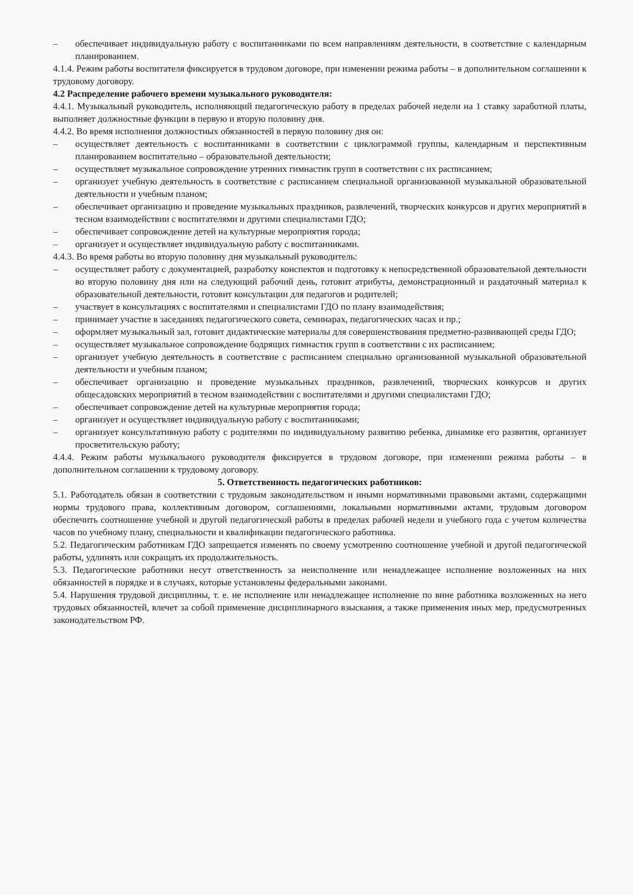– обеспечивает индивидуальную работу с воспитанниками по всем направлениям деятельности, в соответствие с календарным планированием.
4.1.4. Режим работы воспитателя фиксируется в трудовом договоре, при изменении режима работы – в дополнительном соглашении к трудовому договору.
4.2 Распределение рабочего времени музыкального руководителя:
4.4.1. Музыкальный руководитель, исполняющий педагогическую работу в пределах рабочей недели на 1 ставку заработной платы, выполняет должностные функции в первую и вторую половину дня.
4.4.2. Во время исполнения должностных обязанностей в первую половину дня он:
– осуществляет деятельность с воспитанниками в соответствии с циклограммой группы, календарным и перспективным планированием воспитательно – образовательной деятельности;
– осуществляет музыкальное сопровождение утренних гимнастик групп в соответствии с их расписанием;
– организует учебную деятельность в соответствие с расписанием специальной организованной музыкальной образовательной деятельности и учебным планом;
– обеспечивает организацию и проведение музыкальных праздников, развлечений, творческих конкурсов и других мероприятий в тесном взаимодействии с воспитателями и другими специалистами ГДО;
– обеспечивает сопровождение детей на культурные мероприятия города;
– организует и осуществляет индивидуальную работу с воспитанниками.
4.4.3. Во время работы во вторую половину дня музыкальный руководитель:
– осуществляет работу с документацией, разработку конспектов и подготовку к непосредственной образовательной деятельности во вторую половину дня или на следующий рабочий день, готовит атрибуты, демонстрационный и раздаточный материал к образовательной деятельности, готовит консультации для педагогов и родителей;
– участвует в консультациях с воспитателями и специалистами ГДО по плану взаимодействия;
– принимает участие в заседаниях педагогического совета, семинарах, педагогических часах и пр.;
– оформляет музыкальный зал, готовит дидактические материалы для совершенствования предметно-развивающей среды ГДО;
– осуществляет музыкальное сопровождение бодрящих гимнастик групп в соответствии с их расписанием;
– организует учебную деятельность в соответствие с расписанием специально организованной музыкальной образовательной деятельности и учебным планом;
– обеспечивает организацию и проведение музыкальных праздников, развлечений, творческих конкурсов и других общесадовских мероприятий в тесном взаимодействии с воспитателями и другими специалистами ГДО;
– обеспечивает сопровождение детей на культурные мероприятия города;
– организует и осуществляет индивидуальную работу с воспитанниками;
– организует консультативную работу с родителями по индивидуальному развитию ребенка, динамике его развития, организует просветительскую работу;
4.4.4. Режим работы музыкального руководителя фиксируется в трудовом договоре, при изменении режима работы – в дополнительном соглашении к трудовому договору.
5. Ответственность педагогических работников:
5.1. Работодатель обязан в соответствии с трудовым законодательством и иными нормативными правовыми актами, содержащими нормы трудового права, коллективным договором, соглашениями, локальными нормативными актами, трудовым договором обеспечить соотношение учебной и другой педагогической работы в пределах рабочей недели и учебного года с учетом количества часов по учебному плану, специальности и квалификации педагогического работника.
5.2. Педагогическим работникам ГДО запрещается изменять по своему усмотрению соотношение учебной и другой педагогической работы, удлинять или сокращать их продолжительность.
5.3. Педагогические работники несут ответственность за неисполнение или ненадлежащее исполнение возложенных на них обязанностей в порядке и в случаях, которые установлены федеральными законами.
5.4. Нарушения трудовой дисциплины, т. е. не исполнение или ненадлежащее исполнение по вине работника возложенных на него трудовых обязанностей, влечет за собой применение дисциплинарного взыскания, а также применения иных мер, предусмотренных законодательством РФ.